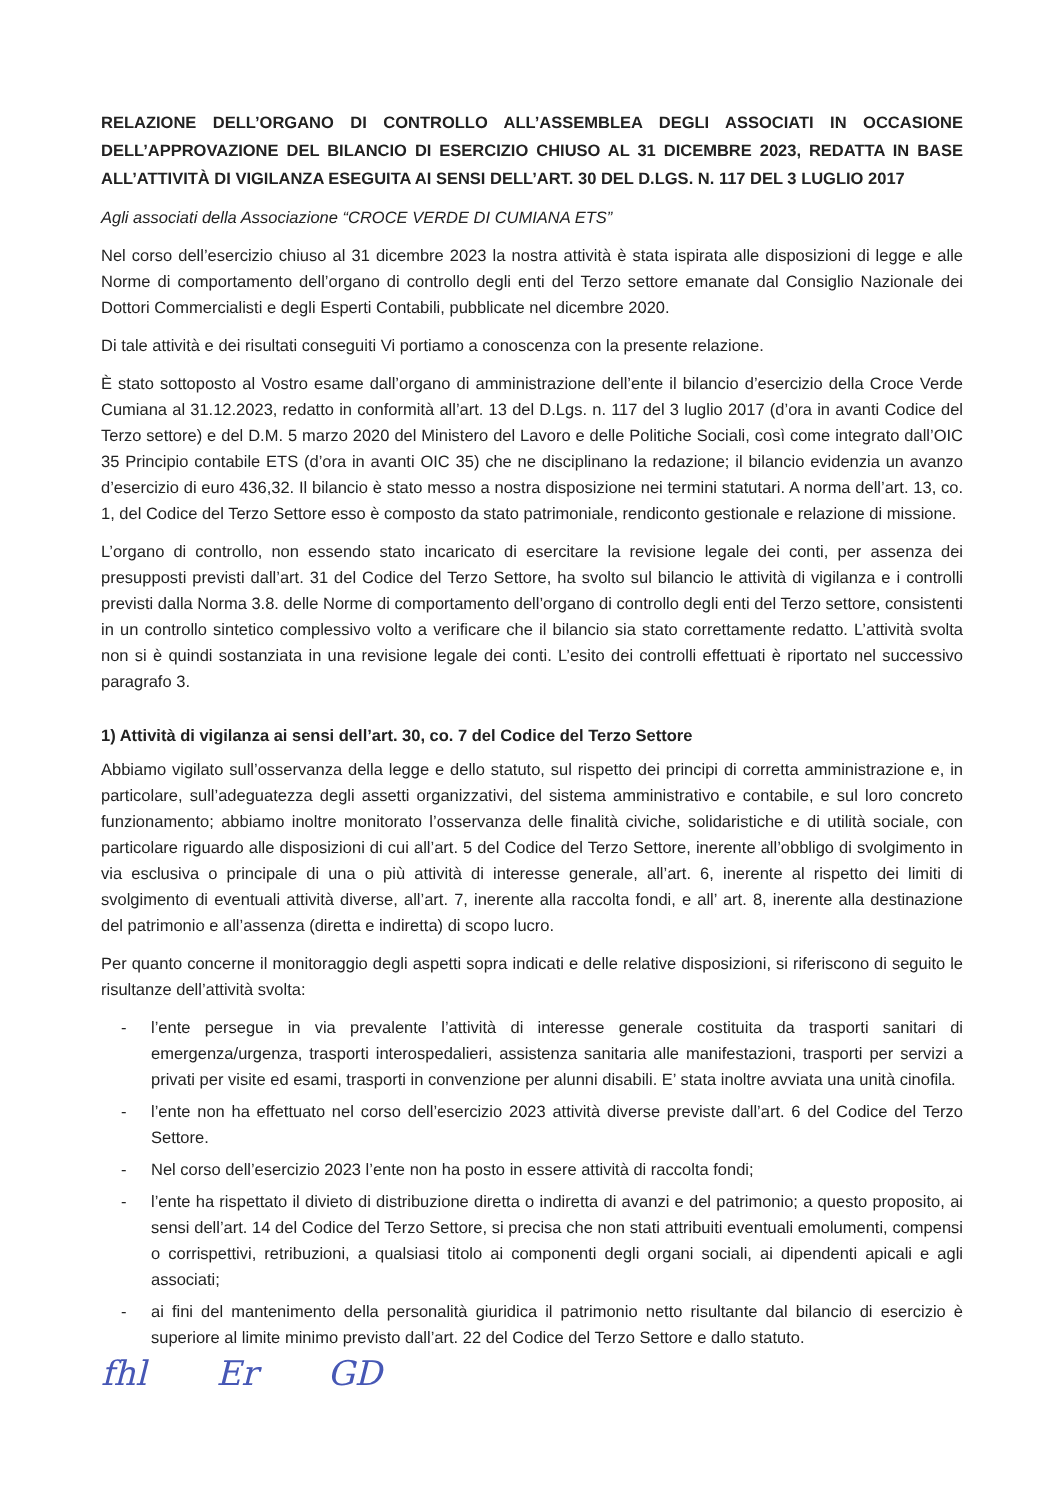RELAZIONE DELL’ORGANO DI CONTROLLO ALL’ASSEMBLEA DEGLI ASSOCIATI IN OCCASIONE DELL’APPROVAZIONE DEL BILANCIO DI ESERCIZIO CHIUSO AL 31 DICEMBRE 2023, REDATTA IN BASE ALL’ATTIVITÀ DI VIGILANZA ESEGUITA AI SENSI DELL’ART. 30 DEL D.LGS. N. 117 DEL 3 LUGLIO 2017
Agli associati della Associazione “CROCE VERDE DI CUMIANA ETS”
Nel corso dell’esercizio chiuso al 31 dicembre 2023 la nostra attività è stata ispirata alle disposizioni di legge e alle Norme di comportamento dell’organo di controllo degli enti del Terzo settore emanate dal Consiglio Nazionale dei Dottori Commercialisti e degli Esperti Contabili, pubblicate nel dicembre 2020.
Di tale attività e dei risultati conseguiti Vi portiamo a conoscenza con la presente relazione.
È stato sottoposto al Vostro esame dall’organo di amministrazione dell’ente il bilancio d’esercizio della Croce Verde Cumiana al 31.12.2023, redatto in conformità all’art. 13 del D.Lgs. n. 117 del 3 luglio 2017 (d’ora in avanti Codice del Terzo settore) e del D.M. 5 marzo 2020 del Ministero del Lavoro e delle Politiche Sociali, così come integrato dall’OIC 35 Principio contabile ETS (d’ora in avanti OIC 35) che ne disciplinano la redazione; il bilancio evidenzia un avanzo d’esercizio di euro 436,32. Il bilancio è stato messo a nostra disposizione nei termini statutari. A norma dell’art. 13, co. 1, del Codice del Terzo Settore esso è composto da stato patrimoniale, rendiconto gestionale e relazione di missione.
L’organo di controllo, non essendo stato incaricato di esercitare la revisione legale dei conti, per assenza dei presupposti previsti dall’art. 31 del Codice del Terzo Settore, ha svolto sul bilancio le attività di vigilanza e i controlli previsti dalla Norma 3.8. delle Norme di comportamento dell’organo di controllo degli enti del Terzo settore, consistenti in un controllo sintetico complessivo volto a verificare che il bilancio sia stato correttamente redatto. L’attività svolta non si è quindi sostanziata in una revisione legale dei conti. L’esito dei controlli effettuati è riportato nel successivo paragrafo 3.
1) Attività di vigilanza ai sensi dell’art. 30, co. 7 del Codice del Terzo Settore
Abbiamo vigilato sull’osservanza della legge e dello statuto, sul rispetto dei principi di corretta amministrazione e, in particolare, sull’adeguatezza degli assetti organizzativi, del sistema amministrativo e contabile, e sul loro concreto funzionamento; abbiamo inoltre monitorato l’osservanza delle finalità civiche, solidaristiche e di utilità sociale, con particolare riguardo alle disposizioni di cui all’art. 5 del Codice del Terzo Settore, inerente all’obbligo di svolgimento in via esclusiva o principale di una o più attività di interesse generale, all’art. 6, inerente al rispetto dei limiti di svolgimento di eventuali attività diverse, all’art. 7, inerente alla raccolta fondi, e all’ art. 8, inerente alla destinazione del patrimonio e all’assenza (diretta e indiretta) di scopo lucro.
Per quanto concerne il monitoraggio degli aspetti sopra indicati e delle relative disposizioni, si riferiscono di seguito le risultanze dell’attività svolta:
- l’ente persegue in via prevalente l’attività di interesse generale costituita da trasporti sanitari di emergenza/urgenza, trasporti interospedalieri, assistenza sanitaria alle manifestazioni, trasporti per servizi a privati per visite ed esami, trasporti in convenzione per alunni disabili. E’ stata inoltre avviata una unità cinofila.
- l’ente non ha effettuato nel corso dell’esercizio 2023 attività diverse previste dall’art. 6 del Codice del Terzo Settore.
- Nel corso dell’esercizio 2023 l’ente non ha posto in essere attività di raccolta fondi;
- l’ente ha rispettato il divieto di distribuzione diretta o indiretta di avanzi e del patrimonio; a questo proposito, ai sensi dell’art. 14 del Codice del Terzo Settore, si precisa che non stati attribuiti eventuali emolumenti, compensi o corrispettivi, retribuzioni, a qualsiasi titolo ai componenti degli organi sociali, ai dipendenti apicali e agli associati;
- ai fini del mantenimento della personalità giuridica il patrimonio netto risultante dal bilancio di esercizio è superiore al limite minimo previsto dall’art. 22 del Codice del Terzo Settore e dallo statuto.
fhl Er GD